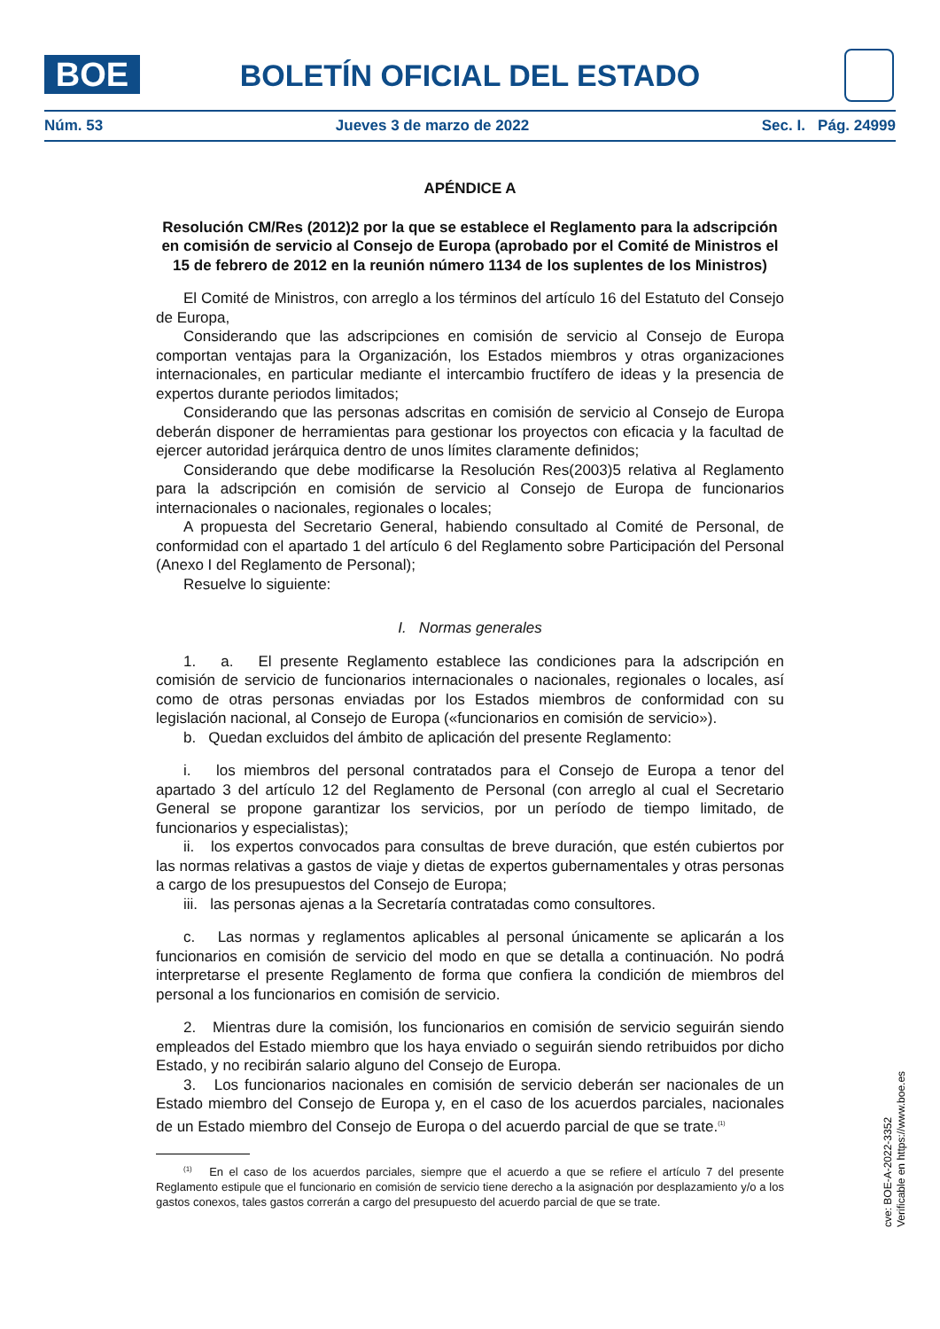BOE
BOLETÍN OFICIAL DEL ESTADO
Núm. 53 Jueves 3 de marzo de 2022 Sec. I. Pág. 24999
APÉNDICE A
Resolución CM/Res (2012)2 por la que se establece el Reglamento para la adscripción en comisión de servicio al Consejo de Europa (aprobado por el Comité de Ministros el 15 de febrero de 2012 en la reunión número 1134 de los suplentes de los Ministros)
El Comité de Ministros, con arreglo a los términos del artículo 16 del Estatuto del Consejo de Europa,
Considerando que las adscripciones en comisión de servicio al Consejo de Europa comportan ventajas para la Organización, los Estados miembros y otras organizaciones internacionales, en particular mediante el intercambio fructífero de ideas y la presencia de expertos durante periodos limitados;
Considerando que las personas adscritas en comisión de servicio al Consejo de Europa deberán disponer de herramientas para gestionar los proyectos con eficacia y la facultad de ejercer autoridad jerárquica dentro de unos límites claramente definidos;
Considerando que debe modificarse la Resolución Res(2003)5 relativa al Reglamento para la adscripción en comisión de servicio al Consejo de Europa de funcionarios internacionales o nacionales, regionales o locales;
A propuesta del Secretario General, habiendo consultado al Comité de Personal, de conformidad con el apartado 1 del artículo 6 del Reglamento sobre Participación del Personal (Anexo I del Reglamento de Personal);
Resuelve lo siguiente:
I. Normas generales
1. a. El presente Reglamento establece las condiciones para la adscripción en comisión de servicio de funcionarios internacionales o nacionales, regionales o locales, así como de otras personas enviadas por los Estados miembros de conformidad con su legislación nacional, al Consejo de Europa («funcionarios en comisión de servicio»).
b. Quedan excluidos del ámbito de aplicación del presente Reglamento:
i. los miembros del personal contratados para el Consejo de Europa a tenor del apartado 3 del artículo 12 del Reglamento de Personal (con arreglo al cual el Secretario General se propone garantizar los servicios, por un período de tiempo limitado, de funcionarios y especialistas);
ii. los expertos convocados para consultas de breve duración, que estén cubiertos por las normas relativas a gastos de viaje y dietas de expertos gubernamentales y otras personas a cargo de los presupuestos del Consejo de Europa;
iii. las personas ajenas a la Secretaría contratadas como consultores.
c. Las normas y reglamentos aplicables al personal únicamente se aplicarán a los funcionarios en comisión de servicio del modo en que se detalla a continuación. No podrá interpretarse el presente Reglamento de forma que confiera la condición de miembros del personal a los funcionarios en comisión de servicio.
2. Mientras dure la comisión, los funcionarios en comisión de servicio seguirán siendo empleados del Estado miembro que los haya enviado o seguirán siendo retribuidos por dicho Estado, y no recibirán salario alguno del Consejo de Europa.
3. Los funcionarios nacionales en comisión de servicio deberán ser nacionales de un Estado miembro del Consejo de Europa y, en el caso de los acuerdos parciales, nacionales de un Estado miembro del Consejo de Europa o del acuerdo parcial de que se trate.<sup>(1)</sup>
<sup>(1)</sup> En el caso de los acuerdos parciales, siempre que el acuerdo a que se refiere el artículo 7 del presente Reglamento estipule que el funcionario en comisión de servicio tiene derecho a la asignación por desplazamiento y/o a los gastos conexos, tales gastos correrán a cargo del presupuesto del acuerdo parcial de que se trate.
cve: BOE-A-2022-3352
Verificable en https://www.boe.es